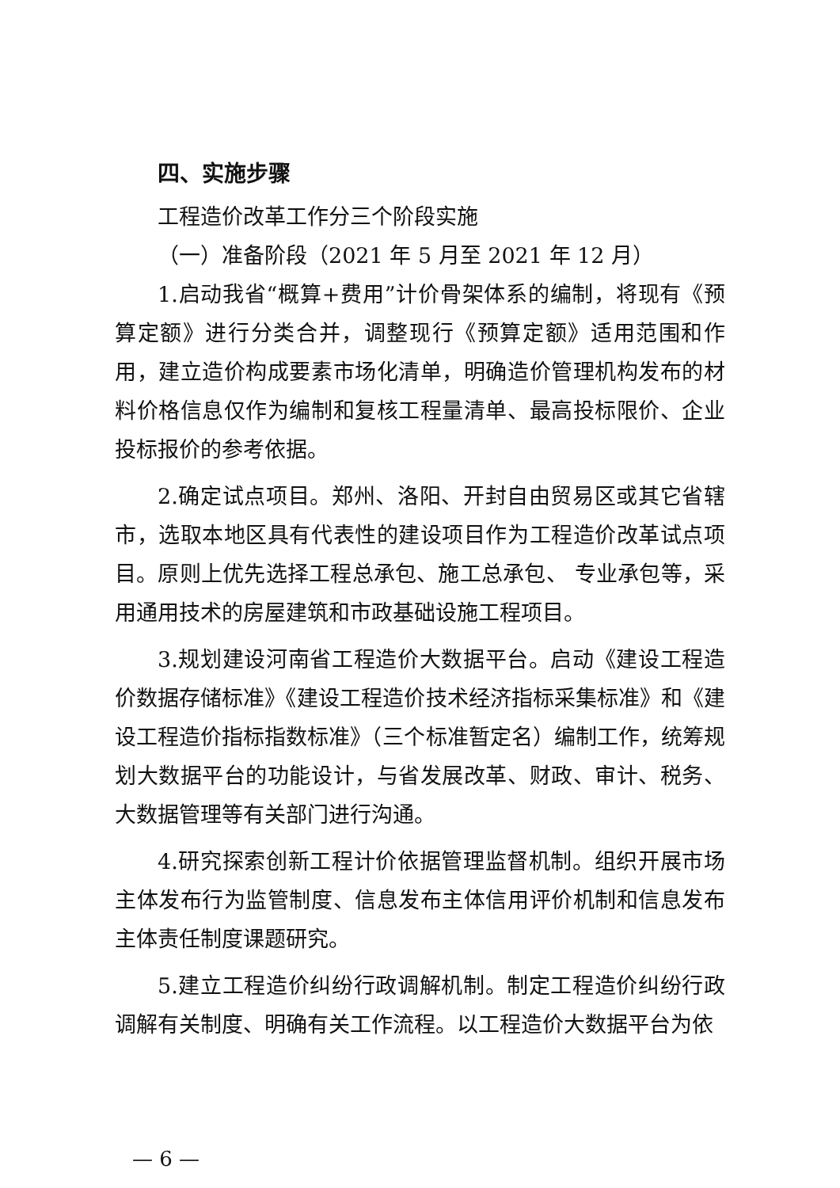四、实施步骤
工程造价改革工作分三个阶段实施
（一）准备阶段（2021 年 5 月至 2021 年 12 月）
1.启动我省“概算+费用”计价骨架体系的编制，将现有《预算定额》进行分类合并，调整现行《预算定额》适用范围和作用，建立造价构成要素市场化清单，明确造价管理机构发布的材料价格信息仅作为编制和复核工程量清单、最高投标限价、企业投标报价的参考依据。
2.确定试点项目。郑州、洛阳、开封自由贸易区或其它省辖市，选取本地区具有代表性的建设项目作为工程造价改革试点项目。原则上优先选择工程总承包、施工总承包、 专业承包等，采用通用技术的房屋建筑和市政基础设施工程项目。
3.规划建设河南省工程造价大数据平台。启动《建设工程造价数据存储标准》《建设工程造价技术经济指标采集标准》和《建设工程造价指标指数标准》（三个标准暂定名）编制工作，统筹规划大数据平台的功能设计，与省发展改革、财政、审计、税务、大数据管理等有关部门进行沟通。
4.研究探索创新工程计价依据管理监督机制。组织开展市场主体发布行为监管制度、信息发布主体信用评价机制和信息发布主体责任制度课题研究。
5.建立工程造价纠纷行政调解机制。制定工程造价纠纷行政调解有关制度、明确有关工作流程。以工程造价大数据平台为依
— 6 —